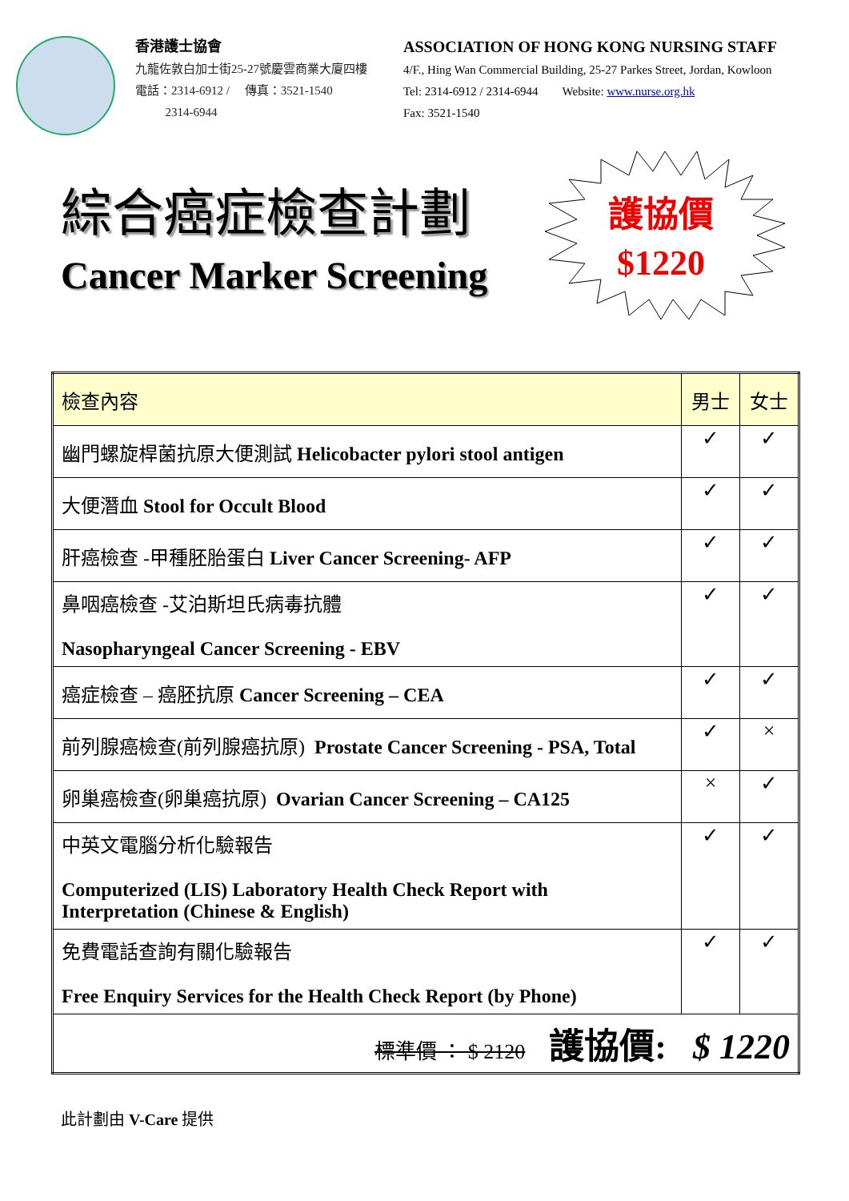香港護士協會
九龍佐敦白加士街25-27號慶雲商業大廈四樓
電話：2314-6912 / 傳真：3521-1540
2314-6944
ASSOCIATION OF HONG KONG NURSING STAFF
4/F., Hing Wan Commercial Building, 25-27 Parkes Street, Jordan, Kowloon
Tel: 2314-6912 / 2314-6944 Website: www.nurse.org.hk
Fax: 3521-1540
綜合癌症檢查計劃
Cancer Marker Screening
護協價
$1220
| 檢查內容 | 男士 | 女士 |
| --- | --- | --- |
| 幽門螺旋桿菌抗原大便測試 Helicobacter pylori stool antigen | ✓ | ✓ |
| 大便潛血 Stool for Occult Blood | ✓ | ✓ |
| 肝癌檢查 -甲種胚胎蛋白 Liver Cancer Screening- AFP | ✓ | ✓ |
| 鼻咽癌檢查 -艾泊斯坦氏病毒抗體 Nasopharyngeal Cancer Screening - EBV | ✓ | ✓ |
| 癌症檢查 – 癌胚抗原 Cancer Screening – CEA | ✓ | ✓ |
| 前列腺癌檢查(前列腺癌抗原) Prostate Cancer Screening - PSA, Total | ✓ | × |
| 卵巢癌檢查(卵巢癌抗原) Ovarian Cancer Screening – CA125 | × | ✓ |
| 中英文電腦分析化驗報告 Computerized (LIS) Laboratory Health Check Report with Interpretation (Chinese & English) | ✓ | ✓ |
| 免費電話查詢有關化驗報告 Free Enquiry Services for the Health Check Report (by Phone) | ✓ | ✓ |
| 標準價 ： $ 2120 護協價: $ 1220 | | |
此計劃由 V-Care 提供